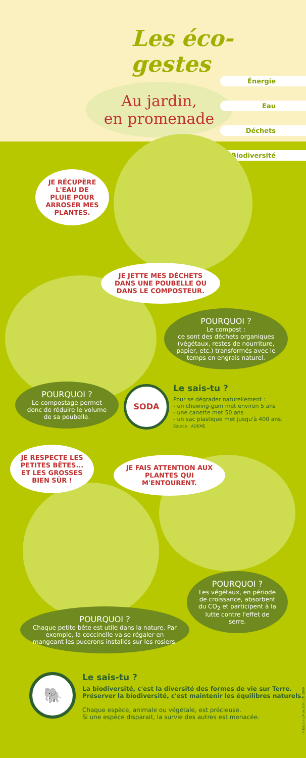Les éco-gestes
Au jardin,
en promenade
Énergie
Eau
Déchets
Biodiversité
JE RÉCUPÈRE L'EAU DE PLUIE POUR ARROSER MES PLANTES.
JE JETTE MES DÉCHETS DANS UNE POUBELLE OU DANS LE COMPOSTEUR.
POURQUOI ?
Le compost :
ce sont des déchets organiques (végétaux, restes de nourriture, papier, etc.) transformés avec le temps en engrais naturel.
POURQUOI ?
Le compostage permet donc de réduire le volume de sa poubelle.
SODA
Le sais-tu ?
Pour se dégrader naturellement :
- un chewing-gum met environ 5 ans
- une canette met 50 ans
- un sac plastique met jusqu'à 400 ans.
Source : ADEME
JE RESPECTE LES PETITES BÊTES... ET LES GROSSES BIEN SÛR !
JE FAIS ATTENTION AUX PLANTES QUI M'ENTOURENT.
POURQUOI ?
Les végétaux, en période de croissance, absorbent du CO<sub>2</sub> et participent à la lutte contre l'effet de serre.
POURQUOI ?
Chaque petite bête est utile dans la nature. Par exemple, la coccinelle va se régaler en mangeant les pucerons installés sur les rosiers.
🐘
Le sais-tu ?
La biodiversité, c'est la diversité des formes de vie sur Terre.
Préserver la biodiversité, c'est maintenir les équilibres naturels.
Chaque espèce, animale ou végétale, est précieuse.
Si une espèce disparait, la survie des autres est menacée.
© Édition CA de SQY juin 2009